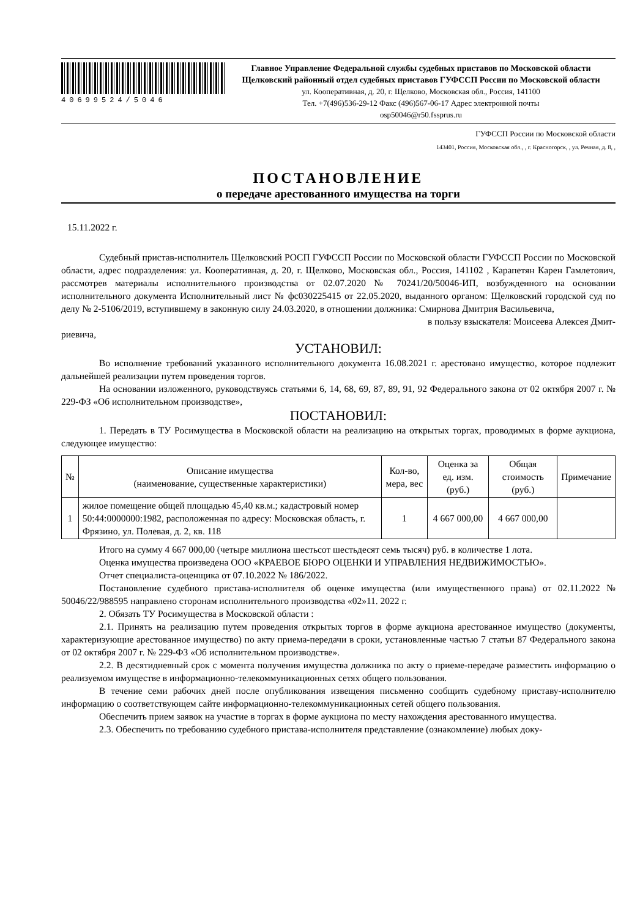40699524/5046
Главное Управление Федеральной службы судебных приставов по Московской области
Щелковский районный отдел судебных приставов ГУФССП России по Московской области
ул. Кооперативная, д. 20, г. Щелково, Московская обл., Россия, 141100
Тел. +7(496)536-29-12 Факс (496)567-06-17 Адрес электронной почты
osp50046@r50.fssprus.ru
ГУФССП России по Московской области
143401, Россия, Московская обл., , г. Красногорск, , ул. Речная, д. 8, ,
ПОСТАНОВЛЕНИЕ
о передаче арестованного имущества на торги
15.11.2022 г.
Судебный пристав-исполнитель Щелковский РОСП ГУФССП России по Московской области ГУФССП России по Московской области, адрес подразделения: ул. Кооперативная, д. 20, г. Щелково, Московская обл., Россия, 141102 , Карапетян Карен Гамлетович, рассмотрев материалы исполнительного производства от 02.07.2020 № 70241/20/50046-ИП, возбужденного на основании исполнительного документа Исполнительный лист № фс030225415 от 22.05.2020, выданного органом: Щелковский городской суд по делу № 2-5106/2019, вступившему в законную силу 24.03.2020, в отношении должника: Смирнова Дмитрия Васильевича,
в пользу взыскателя: Моисеева Алексея Дмит-
риевича,
УСТАНОВИЛ:
Во исполнение требований указанного исполнительного документа 16.08.2021 г. арестовано имущество, которое подлежит дальнейшей реализации путем проведения торгов.
На основании изложенного, руководствуясь статьями 6, 14, 68, 69, 87, 89, 91, 92 Федерального закона от 02 октября 2007 г. № 229-ФЗ «Об исполнительном производстве»,
ПОСТАНОВИЛ:
1. Передать в ТУ Росимущества в Московской области на реализацию на открытых торгах, проводимых в форме аукциона, следующее имущество:
| № | Описание имущества (наименование, существенные характеристики) | Кол-во, мера, вес | Оценка за ед. изм. (руб.) | Общая стоимость (руб.) | Примечание |
| --- | --- | --- | --- | --- | --- |
| 1 | жилое помещение общей площадью 45,40 кв.м.; кадастровый номер 50:44:0000000:1982, расположенная по адресу: Московская область, г. Фрязино, ул. Полевая, д. 2, кв. 118 | 1 | 4 667 000,00 | 4 667 000,00 | |
Итого на сумму 4 667 000,00 (четыре миллиона шестьсот шестьдесят семь тысяч) руб. в количестве 1 лота.
Оценка имущества произведена ООО «КРАЕВОЕ БЮРО ОЦЕНКИ И УПРАВЛЕНИЯ НЕДВИЖИМОСТЬЮ».
Отчет специалиста-оценщика от 07.10.2022 № 186/2022.
Постановление судебного пристава-исполнителя об оценке имущества (или имущественного права) от 02.11.2022 № 50046/22/988595 направлено сторонам исполнительного производства «02»11. 2022 г.
2. Обязать ТУ Росимущества в Московской области :
2.1. Принять на реализацию путем проведения открытых торгов в форме аукциона арестованное имущество (документы, характеризующие арестованное имущество) по акту приема-передачи в сроки, установленные частью 7 статьи 87 Федерального закона от 02 октября 2007 г. № 229-ФЗ «Об исполнительном производстве».
2.2. В десятидневный срок с момента получения имущества должника по акту о приеме-передаче разместить информацию о реализуемом имуществе в информационно-телекоммуникационных сетях общего пользования.
В течение семи рабочих дней после опубликования извещения письменно сообщить судебному приставу-исполнителю информацию о соответствующем сайте информационно-телекоммуникационных сетей общего пользования.
Обеспечить прием заявок на участие в торгах в форме аукциона по месту нахождения арестованного имущества.
2.3. Обеспечить по требованию судебного пристава-исполнителя представление (ознакомление) любых доку-